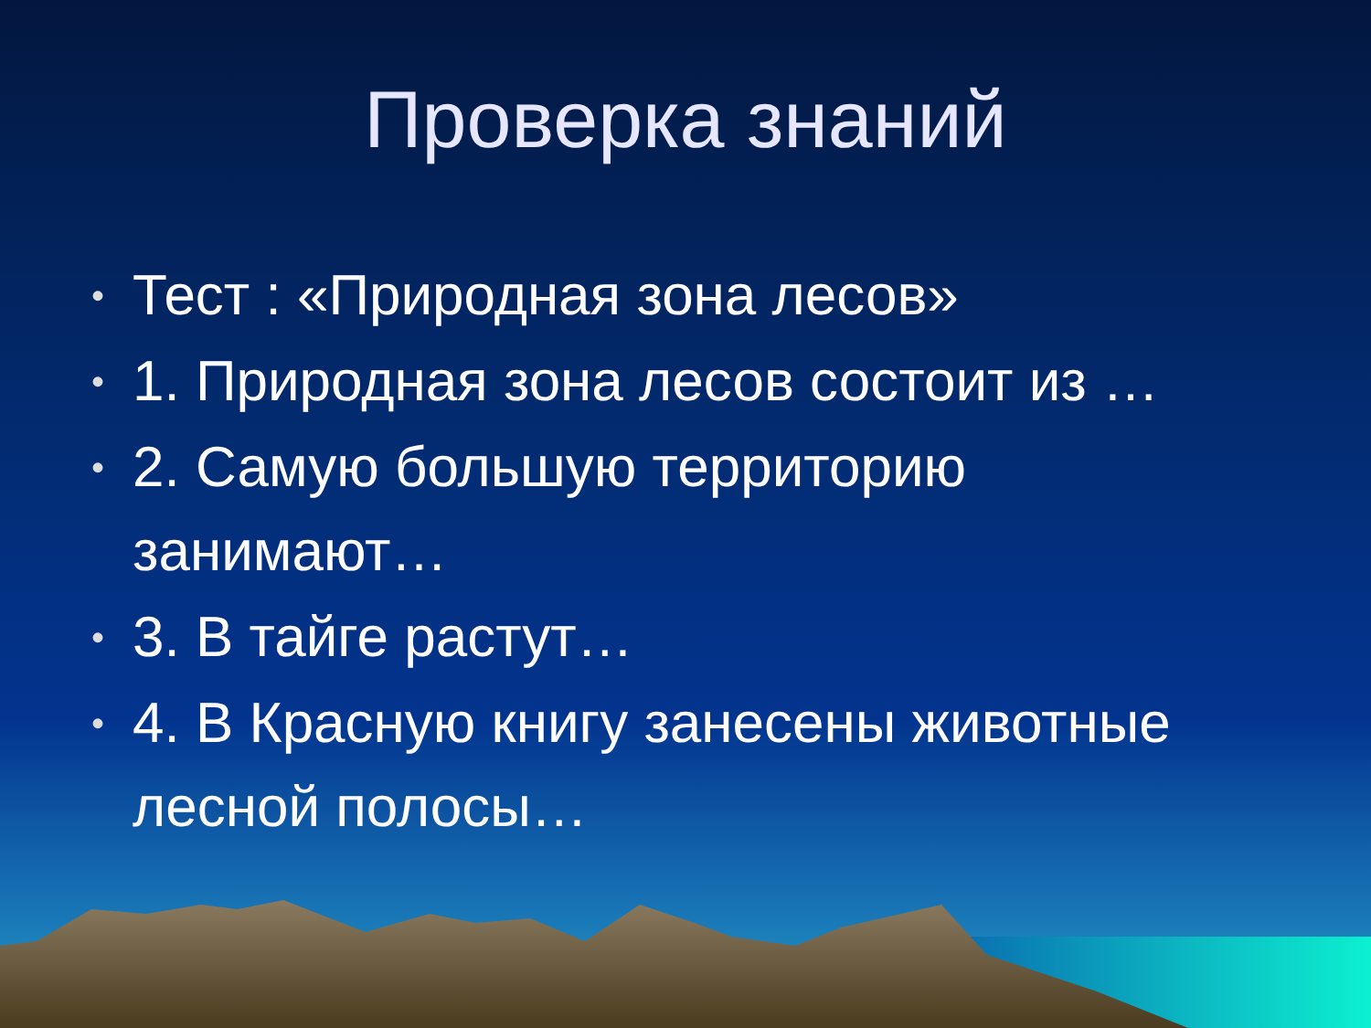Проверка знаний
• Тест : «Природная зона лесов»
• 1. Природная зона лесов состоит из …
• 2. Самую большую территорию занимают…
• 3. В тайге растут…
• 4. В Красную книгу занесены животные лесной полосы…